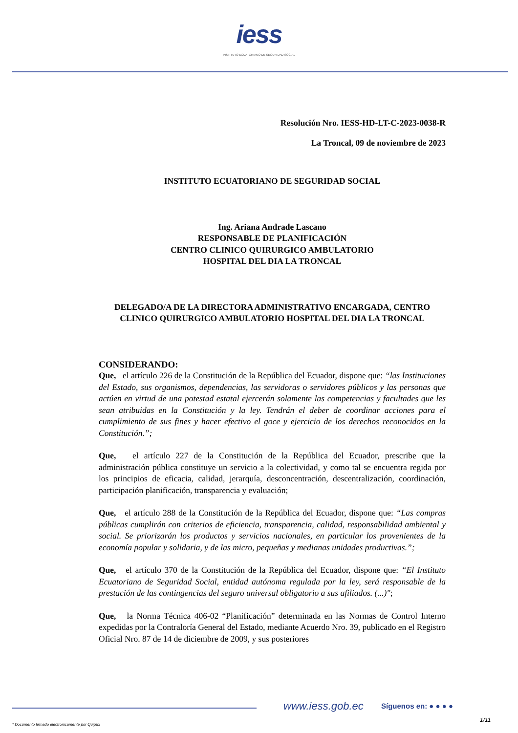iess
INSTITUTO ECUATORIANO DE SEGURIDAD SOCIAL
Resolución Nro. IESS-HD-LT-C-2023-0038-R
La Troncal, 09 de noviembre de 2023
INSTITUTO ECUATORIANO DE SEGURIDAD SOCIAL
Ing. Ariana Andrade Lascano
RESPONSABLE DE PLANIFICACIÓN
CENTRO CLINICO QUIRURGICO AMBULATORIO
HOSPITAL DEL DIA LA TRONCAL
DELEGADO/A DE LA DIRECTORA ADMINISTRATIVO ENCARGADA, CENTRO CLINICO QUIRURGICO AMBULATORIO HOSPITAL DEL DIA LA TRONCAL
CONSIDERANDO:
Que, el artículo 226 de la Constitución de la República del Ecuador, dispone que: “las Instituciones del Estado, sus organismos, dependencias, las servidoras o servidores públicos y las personas que actúen en virtud de una potestad estatal ejercerán solamente las competencias y facultades que les sean atribuidas en la Constitución y la ley. Tendrán el deber de coordinar acciones para el cumplimiento de sus fines y hacer efectivo el goce y ejercicio de los derechos reconocidos en la Constitución.”;
Que, el artículo 227 de la Constitución de la República del Ecuador, prescribe que la administración pública constituye un servicio a la colectividad, y como tal se encuentra regida por los principios de eficacia, calidad, jerarquía, desconcentración, descentralización, coordinación, participación planificación, transparencia y evaluación;
Que, el artículo 288 de la Constitución de la República del Ecuador, dispone que: “Las compras públicas cumplirán con criterios de eficiencia, transparencia, calidad, responsabilidad ambiental y social. Se priorizarán los productos y servicios nacionales, en particular los provenientes de la economía popular y solidaria, y de las micro, pequeñas y medianas unidades productivas.”;
Que, el artículo 370 de la Constitución de la República del Ecuador, dispone que: “El Instituto Ecuatoriano de Seguridad Social, entidad autónoma regulada por la ley, será responsable de la prestación de las contingencias del seguro universal obligatorio a sus afiliados. (...)";
Que, la Norma Técnica 406-02 “Planificación” determinada en las Normas de Control Interno expedidas por la Contraloría General del Estado, mediante Acuerdo Nro. 39, publicado en el Registro Oficial Nro. 87 de 14 de diciembre de 2009, y sus posteriores
www.iess.gob.ec Síguenos en: ● ● ● ●
1/11
* Documento firmado electrónicamente por Quipux